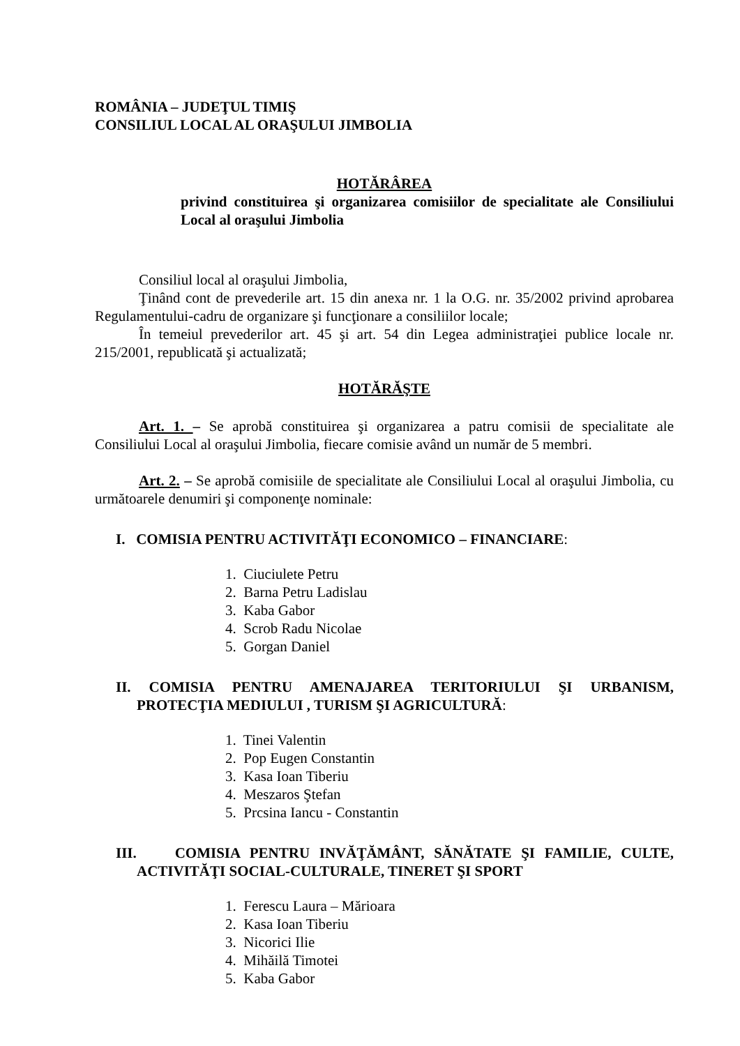ROMÂNIA – JUDEŢUL TIMIŞ
CONSILIUL LOCAL AL ORAŞULUI JIMBOLIA
HOTĂRÂREA
privind constituirea şi organizarea comisiilor de specialitate ale Consiliului Local al oraşului Jimbolia
Consiliul local al oraşului Jimbolia,
Ţinând cont de prevederile art. 15 din anexa nr. 1 la O.G. nr. 35/2002 privind aprobarea Regulamentului-cadru de organizare şi funcţionare a consiliilor locale;
În temeiul prevederilor art. 45 şi art. 54 din Legea administraţiei publice locale nr. 215/2001, republicată şi actualizată;
HOTĂRĂŞTE
Art. 1. – Se aprobă constituirea şi organizarea a patru comisii de specialitate ale Consiliului Local al oraşului Jimbolia, fiecare comisie având un număr de 5 membri.
Art. 2. – Se aprobă comisiile de specialitate ale Consiliului Local al oraşului Jimbolia, cu următoarele denumiri şi componenţe nominale:
I. COMISIA PENTRU ACTIVITĂŢI ECONOMICO – FINANCIARE:
1. Ciuciulete Petru
2. Barna Petru Ladislau
3. Kaba Gabor
4. Scrob Radu Nicolae
5. Gorgan Daniel
II. COMISIA PENTRU AMENAJAREA TERITORIULUI ŞI URBANISM, PROTECŢIA MEDIULUI , TURISM ŞI AGRICULTURĂ:
1. Tinei Valentin
2. Pop Eugen Constantin
3. Kasa Ioan Tiberiu
4. Meszaros Ştefan
5. Prcsina Iancu - Constantin
III. COMISIA PENTRU INVĂŢĂMÂNT, SĂNĂTATE ŞI FAMILIE, CULTE, ACTIVITĂŢI SOCIAL-CULTURALE, TINERET ŞI SPORT
1. Ferescu Laura – Mărioara
2. Kasa Ioan Tiberiu
3. Nicorici Ilie
4. Mihăilă Timotei
5. Kaba Gabor